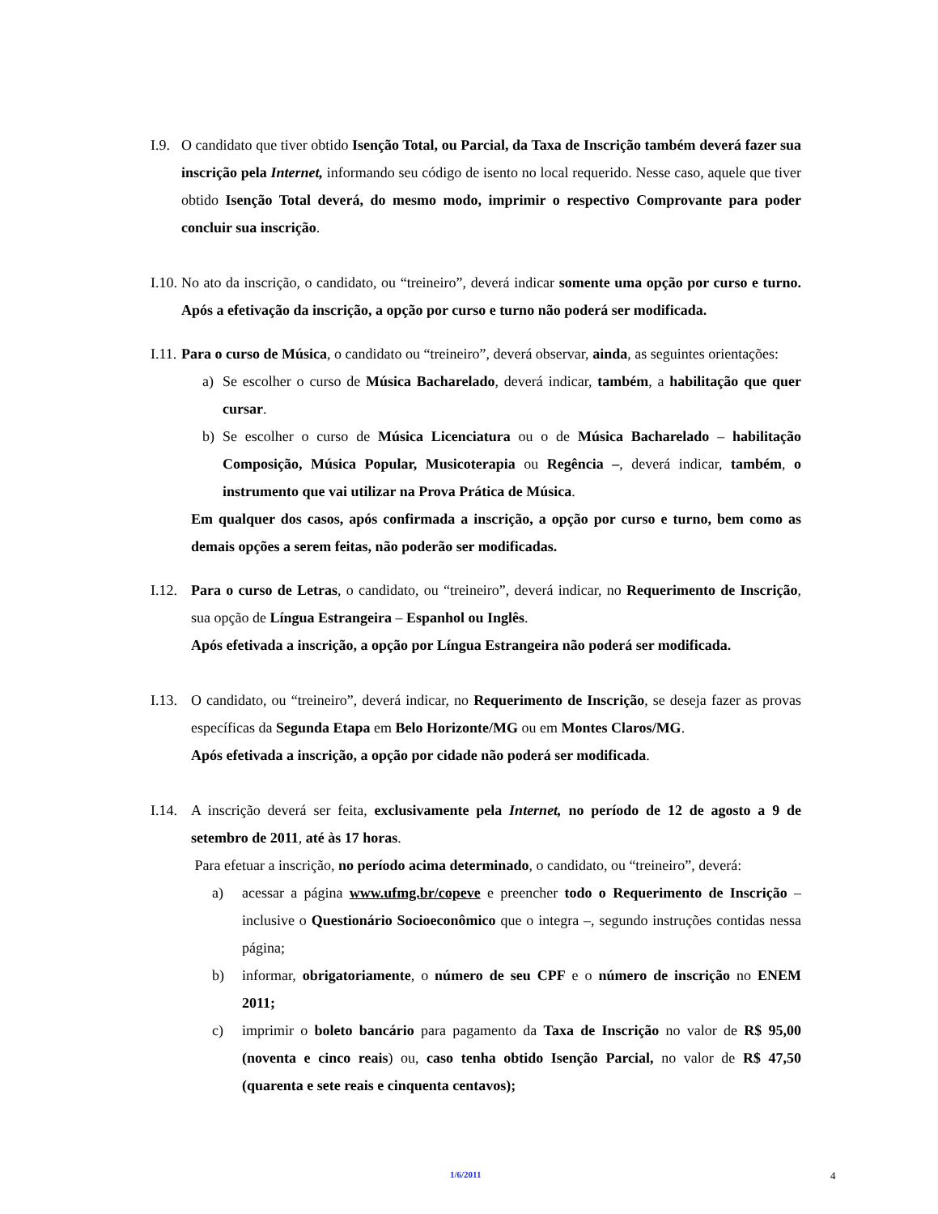I.9.
O candidato que tiver obtido Isenção Total, ou Parcial, da Taxa de Inscrição também deverá fazer sua inscrição pela Internet, informando seu código de isento no local requerido. Nesse caso, aquele que tiver obtido Isenção Total deverá, do mesmo modo, imprimir o respectivo Comprovante para poder concluir sua inscrição.
I.10.
No ato da inscrição, o candidato, ou “treineiro”, deverá indicar somente uma opção por curso e turno. Após a efetivação da inscrição, a opção por curso e turno não poderá ser modificada.
I.11.
Para o curso de Música, o candidato ou “treineiro”, deverá observar, ainda, as seguintes orientações:
a) Se escolher o curso de Música Bacharelado, deverá indicar, também, a habilitação que quer cursar.
b) Se escolher o curso de Música Licenciatura ou o de Música Bacharelado – habilitação Composição, Música Popular, Musicoterapia ou Regência –, deverá indicar, também, o instrumento que vai utilizar na Prova Prática de Música.
Em qualquer dos casos, após confirmada a inscrição, a opção por curso e turno, bem como as demais opções a serem feitas, não poderão ser modificadas.
I.12.
Para o curso de Letras, o candidato, ou “treineiro”, deverá indicar, no Requerimento de Inscrição, sua opção de Língua Estrangeira – Espanhol ou Inglês.
Após efetivada a inscrição, a opção por Língua Estrangeira não poderá ser modificada.
I.13.
O candidato, ou “treineiro”, deverá indicar, no Requerimento de Inscrição, se deseja fazer as provas específicas da Segunda Etapa em Belo Horizonte/MG ou em Montes Claros/MG.
Após efetivada a inscrição, a opção por cidade não poderá ser modificada.
I.14.
A inscrição deverá ser feita, exclusivamente pela Internet, no período de 12 de agosto a 9 de setembro de 2011, até às 17 horas.
Para efetuar a inscrição, no período acima determinado, o candidato, ou “treineiro”, deverá:
a) acessar a página www.ufmg.br/copeve e preencher todo o Requerimento de Inscrição – inclusive o Questionário Socioeconômico que o integra –, segundo instruções contidas nessa página;
b) informar, obrigatoriamente, o número de seu CPF e o número de inscrição no ENEM 2011;
c) imprimir o boleto bancário para pagamento da Taxa de Inscrição no valor de R$ 95,00 (noventa e cinco reais) ou, caso tenha obtido Isenção Parcial, no valor de R$ 47,50 (quarenta e sete reais e cinquenta centavos);
1/6/2011 4